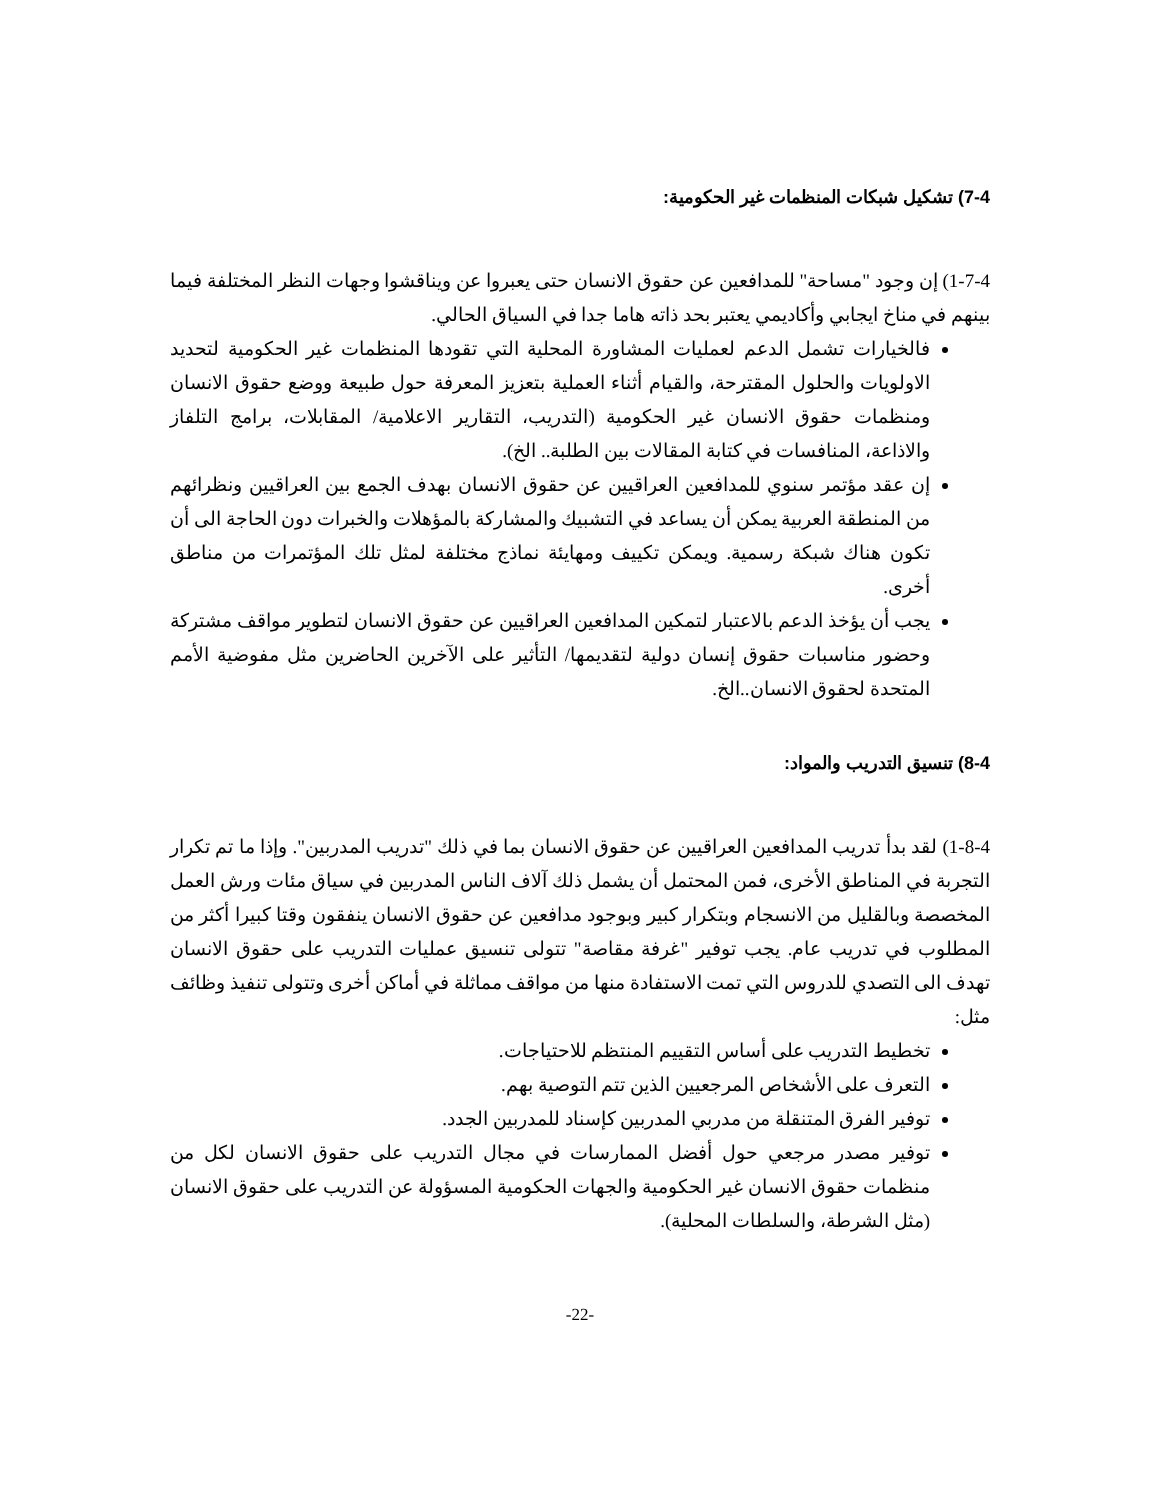7-4) تشكيل شبكات المنظمات غير الحكومية:
1-7-4) إن وجود "مساحة" للمدافعين عن حقوق الانسان حتى يعبروا عن ويناقشوا وجهات النظر المختلفة فيما بينهم في مناخ ايجابي وأكاديمي يعتبر بحد ذاته هاما جدا في السياق الحالي.
فالخيارات تشمل الدعم لعمليات المشاورة المحلية التي تقودها المنظمات غير الحكومية لتحديد الاولويات والحلول المقترحة، والقيام أثناء العملية بتعزيز المعرفة حول طبيعة ووضع حقوق الانسان ومنظمات حقوق الانسان غير الحكومية (التدريب، التقارير الاعلامية/ المقابلات، برامج التلفاز والاذاعة، المنافسات في كتابة المقالات بين الطلبة.. الخ).
إن عقد مؤتمر سنوي للمدافعين العراقيين عن حقوق الانسان بهدف الجمع بين العراقيين ونظرائهم من المنطقة العربية يمكن أن يساعد في التشبيك والمشاركة بالمؤهلات والخبرات دون الحاجة الى أن تكون هناك شبكة رسمية. ويمكن تكييف ومهايئة نماذج مختلفة لمثل تلك المؤتمرات من مناطق أخرى.
يجب أن يؤخذ الدعم بالاعتبار لتمكين المدافعين العراقيين عن حقوق الانسان لتطوير مواقف مشتركة وحضور مناسبات حقوق إنسان دولية لتقديمها/ التأثير على الآخرين الحاضرين مثل مفوضية الأمم المتحدة لحقوق الانسان..الخ.
8-4) تنسيق التدريب والمواد:
1-8-4) لقد بدأ تدريب المدافعين العراقيين عن حقوق الانسان بما في ذلك "تدريب المدربين". وإذا ما تم تكرار التجربة في المناطق الأخرى، فمن المحتمل أن يشمل ذلك آلاف الناس المدربين في سياق مئات ورش العمل المخصصة وبالقليل من الانسجام وبتكرار كبير وبوجود مدافعين عن حقوق الانسان ينفقون وقتا كبيرا أكثر من المطلوب في تدريب عام. يجب توفير "غرفة مقاصة" تتولى تنسيق عمليات التدريب على حقوق الانسان تهدف الى التصدي للدروس التي تمت الاستفادة منها من مواقف مماثلة في أماكن أخرى وتتولى تنفيذ وظائف مثل:
تخطيط التدريب على أساس التقييم المنتظم للاحتياجات.
التعرف على الأشخاص المرجعيين الذين تتم التوصية بهم.
توفير الفرق المتنقلة من مدربي المدربين كإسناد للمدربين الجدد.
توفير مصدر مرجعي حول أفضل الممارسات في مجال التدريب على حقوق الانسان لكل من منظمات حقوق الانسان غير الحكومية والجهات الحكومية المسؤولة عن التدريب على حقوق الانسان (مثل الشرطة، والسلطات المحلية).
-22-